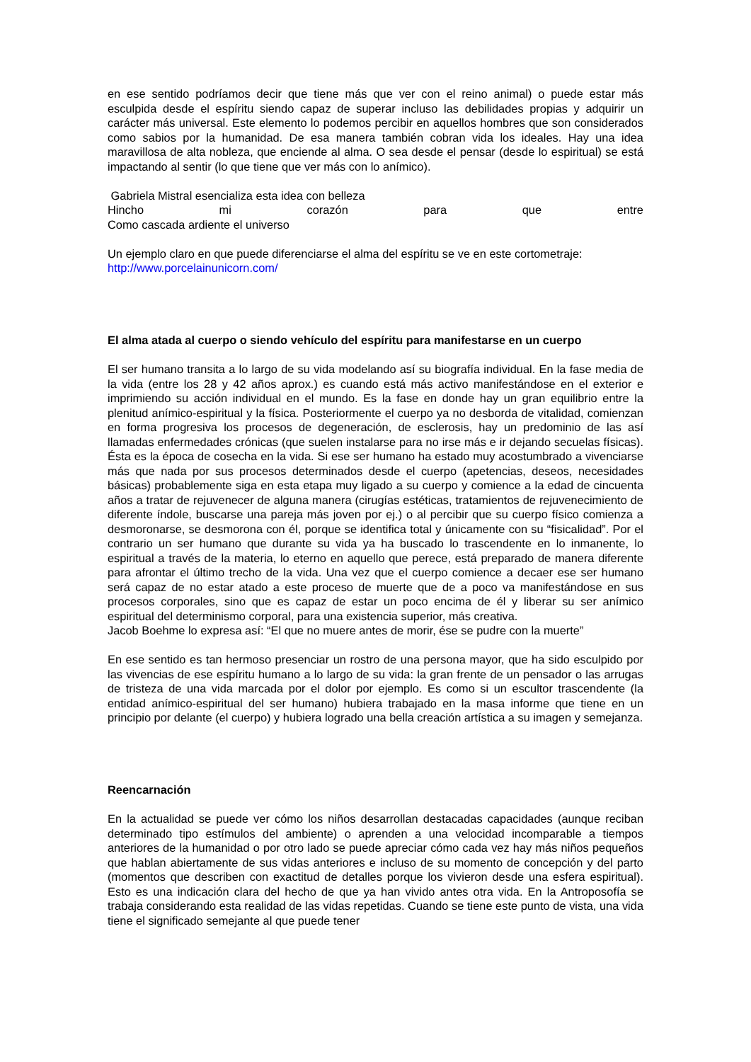en ese sentido podríamos decir que tiene más que ver con el reino animal) o puede estar más esculpida desde el espíritu siendo capaz de superar incluso las debilidades propias y adquirir un carácter más universal. Este elemento lo podemos percibir en aquellos hombres que son considerados como sabios por la humanidad. De esa manera también cobran vida los ideales. Hay una idea maravillosa de alta nobleza, que enciende al alma. O sea desde el pensar (desde lo espiritual) se está impactando al sentir (lo que tiene que ver más con lo anímico).
Gabriela Mistral esencializa esta idea con belleza
Hincho mi corazón para que entre
Como cascada ardiente el universo
Un ejemplo claro en que puede diferenciarse el alma del espíritu se ve en este cortometraje:
http://www.porcelainunicorn.com/
El alma atada al cuerpo o siendo vehículo del espíritu para manifestarse en un cuerpo
El ser humano transita a lo largo de su vida modelando así su biografía individual. En la fase media de la vida (entre los 28 y 42 años aprox.) es cuando está más activo manifestándose en el exterior e imprimiendo su acción individual en el mundo. Es la fase en donde hay un gran equilibrio entre la plenitud anímico-espiritual y la física. Posteriormente el cuerpo ya no desborda de vitalidad, comienzan en forma progresiva los procesos de degeneración, de esclerosis, hay un predominio de las así llamadas enfermedades crónicas (que suelen instalarse para no irse más e ir dejando secuelas físicas). Ésta es la época de cosecha en la vida. Si ese ser humano ha estado muy acostumbrado a vivenciarse más que nada por sus procesos determinados desde el cuerpo (apetencias, deseos, necesidades básicas) probablemente siga en esta etapa muy ligado a su cuerpo y comience a la edad de cincuenta años a tratar de rejuvenecer de alguna manera (cirugías estéticas, tratamientos de rejuvenecimiento de diferente índole, buscarse una pareja más joven por ej.) o al percibir que su cuerpo físico comienza a desmoronarse, se desmorona con él, porque se identifica total y únicamente con su “fisicalidad”. Por el contrario un ser humano que durante su vida ya ha buscado lo trascendente en lo inmanente, lo espiritual a través de la materia, lo eterno en aquello que perece, está preparado de manera diferente para afrontar el último trecho de la vida. Una vez que el cuerpo comience a decaer ese ser humano será capaz de no estar atado a este proceso de muerte que de a poco va manifestándose en sus procesos corporales, sino que es capaz de estar un poco encima de él y liberar su ser anímico espiritual del determinismo corporal, para una existencia superior, más creativa.
Jacob Boehme lo expresa así: “El que no muere antes de morir, ése se pudre con la muerte”
En ese sentido es tan hermoso presenciar un rostro de una persona mayor, que ha sido esculpido por las vivencias de ese espíritu humano a lo largo de su vida: la gran frente de un pensador o las arrugas de tristeza de una vida marcada por el dolor por ejemplo. Es como si un escultor trascendente (la entidad anímico-espiritual del ser humano) hubiera trabajado en la masa informe que tiene en un principio por delante (el cuerpo) y hubiera logrado una bella creación artística a su imagen y semejanza.
Reencarnación
En la actualidad se puede ver cómo los niños desarrollan destacadas capacidades (aunque reciban determinado tipo estímulos del ambiente) o aprenden a una velocidad incomparable a tiempos anteriores de la humanidad o por otro lado se puede apreciar cómo cada vez hay más niños pequeños que hablan abiertamente de sus vidas anteriores e incluso de su momento de concepción y del parto (momentos que describen con exactitud de detalles porque los vivieron desde una esfera espiritual). Esto es una indicación clara del hecho de que ya han vivido antes otra vida. En la Antroposofía se trabaja considerando esta realidad de las vidas repetidas. Cuando se tiene este punto de vista, una vida tiene el significado semejante al que puede tener